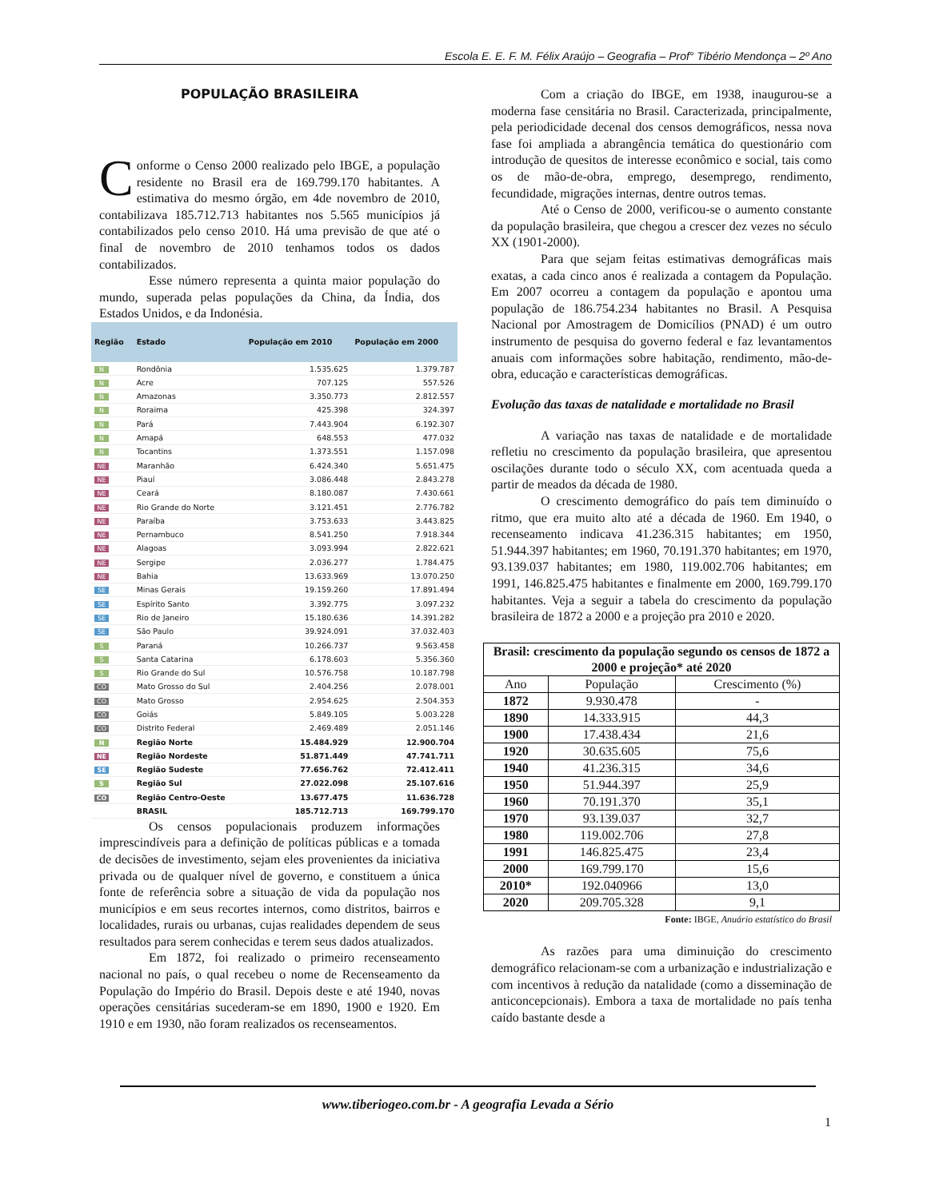Escola E. E. F. M. Félix Araújo – Geografia – Prof° Tibério Mendonça – 2º Ano
POPULAÇÃO BRASILEIRA
Conforme o Censo 2000 realizado pelo IBGE, a população residente no Brasil era de 169.799.170 habitantes. A estimativa do mesmo órgão, em 4de novembro de 2010, contabilizava 185.712.713 habitantes nos 5.565 municípios já contabilizados pelo censo 2010. Há uma previsão de que até o final de novembro de 2010 tenhamos todos os dados contabilizados.
Esse número representa a quinta maior população do mundo, superada pelas populações da China, da Índia, dos Estados Unidos, e da Indonésia.
| Região | Estado | População em 2010 | População em 2000 |
| --- | --- | --- | --- |
| N | Rondônia | 1.535.625 | 1.379.787 |
| N | Acre | 707.125 | 557.526 |
| N | Amazonas | 3.350.773 | 2.812.557 |
| N | Roraima | 425.398 | 324.397 |
| N | Pará | 7.443.904 | 6.192.307 |
| N | Amapá | 648.553 | 477.032 |
| N | Tocantins | 1.373.551 | 1.157.098 |
| NE | Maranhão | 6.424.340 | 5.651.475 |
| NE | Piauí | 3.086.448 | 2.843.278 |
| NE | Ceará | 8.180.087 | 7.430.661 |
| NE | Rio Grande do Norte | 3.121.451 | 2.776.782 |
| NE | Paraíba | 3.753.633 | 3.443.825 |
| NE | Pernambuco | 8.541.250 | 7.918.344 |
| NE | Alagoas | 3.093.994 | 2.822.621 |
| NE | Sergipe | 2.036.277 | 1.784.475 |
| NE | Bahia | 13.633.969 | 13.070.250 |
| SE | Minas Gerais | 19.159.260 | 17.891.494 |
| SE | Espírito Santo | 3.392.775 | 3.097.232 |
| SE | Rio de Janeiro | 15.180.636 | 14.391.282 |
| SE | São Paulo | 39.924.091 | 37.032.403 |
| S | Paraná | 10.266.737 | 9.563.458 |
| S | Santa Catarina | 6.178.603 | 5.356.360 |
| S | Rio Grande do Sul | 10.576.758 | 10.187.798 |
| CO | Mato Grosso do Sul | 2.404.256 | 2.078.001 |
| CO | Mato Grosso | 2.954.625 | 2.504.353 |
| CO | Goiás | 5.849.105 | 5.003.228 |
| CO | Distrito Federal | 2.469.489 | 2.051.146 |
| N | Região Norte | 15.484.929 | 12.900.704 |
| NE | Região Nordeste | 51.871.449 | 47.741.711 |
| SE | Região Sudeste | 77.656.762 | 72.412.411 |
| S | Região Sul | 27.022.098 | 25.107.616 |
| CO | Região Centro-Oeste | 13.677.475 | 11.636.728 |
| | BRASIL | 185.712.713 | 169.799.170 |
Os censos populacionais produzem informações imprescindíveis para a definição de políticas públicas e a tomada de decisões de investimento, sejam eles provenientes da iniciativa privada ou de qualquer nível de governo, e constituem a única fonte de referência sobre a situação de vida da população nos municípios e em seus recortes internos, como distritos, bairros e localidades, rurais ou urbanas, cujas realidades dependem de seus resultados para serem conhecidas e terem seus dados atualizados.
Em 1872, foi realizado o primeiro recenseamento nacional no país, o qual recebeu o nome de Recenseamento da População do Império do Brasil. Depois deste e até 1940, novas operações censitárias sucederam-se em 1890, 1900 e 1920. Em 1910 e em 1930, não foram realizados os recenseamentos.
Com a criação do IBGE, em 1938, inaugurou-se a moderna fase censitária no Brasil. Caracterizada, principalmente, pela periodicidade decenal dos censos demográficos, nessa nova fase foi ampliada a abrangência temática do questionário com introdução de quesitos de interesse econômico e social, tais como os de mão-de-obra, emprego, desemprego, rendimento, fecundidade, migrações internas, dentre outros temas.
Até o Censo de 2000, verificou-se o aumento constante da população brasileira, que chegou a crescer dez vezes no século XX (1901-2000).
Para que sejam feitas estimativas demográficas mais exatas, a cada cinco anos é realizada a contagem da População. Em 2007 ocorreu a contagem da população e apontou uma população de 186.754.234 habitantes no Brasil. A Pesquisa Nacional por Amostragem de Domicílios (PNAD) é um outro instrumento de pesquisa do governo federal e faz levantamentos anuais com informações sobre habitação, rendimento, mão-de-obra, educação e características demográficas.
Evolução das taxas de natalidade e mortalidade no Brasil
A variação nas taxas de natalidade e de mortalidade refletiu no crescimento da população brasileira, que apresentou oscilações durante todo o século XX, com acentuada queda a partir de meados da década de 1980.
O crescimento demográfico do país tem diminuído o ritmo, que era muito alto até a década de 1960. Em 1940, o recenseamento indicava 41.236.315 habitantes; em 1950, 51.944.397 habitantes; em 1960, 70.191.370 habitantes; em 1970, 93.139.037 habitantes; em 1980, 119.002.706 habitantes; em 1991, 146.825.475 habitantes e finalmente em 2000, 169.799.170 habitantes. Veja a seguir a tabela do crescimento da população brasileira de 1872 a 2000 e a projeção pra 2010 e 2020.
| Brasil: crescimento da população segundo os censos de 1872 a 2000 e projeção* até 2020 | | |
| --- | --- | --- |
| Ano | População | Crescimento (%) |
| 1872 | 9.930.478 | - |
| 1890 | 14.333.915 | 44,3 |
| 1900 | 17.438.434 | 21,6 |
| 1920 | 30.635.605 | 75,6 |
| 1940 | 41.236.315 | 34,6 |
| 1950 | 51.944.397 | 25,9 |
| 1960 | 70.191.370 | 35,1 |
| 1970 | 93.139.037 | 32,7 |
| 1980 | 119.002.706 | 27,8 |
| 1991 | 146.825.475 | 23,4 |
| 2000 | 169.799.170 | 15,6 |
| 2010* | 192.040966 | 13,0 |
| 2020 | 209.705.328 | 9,1 |
Fonte: IBGE, Anuário estatístico do Brasil
As razões para uma diminuição do crescimento demográfico relacionam-se com a urbanização e industrialização e com incentivos à redução da natalidade (como a disseminação de anticoncepcionais). Embora a taxa de mortalidade no país tenha caído bastante desde a
www.tiberiogeo.com.br - A geografia Levada a Sério
1